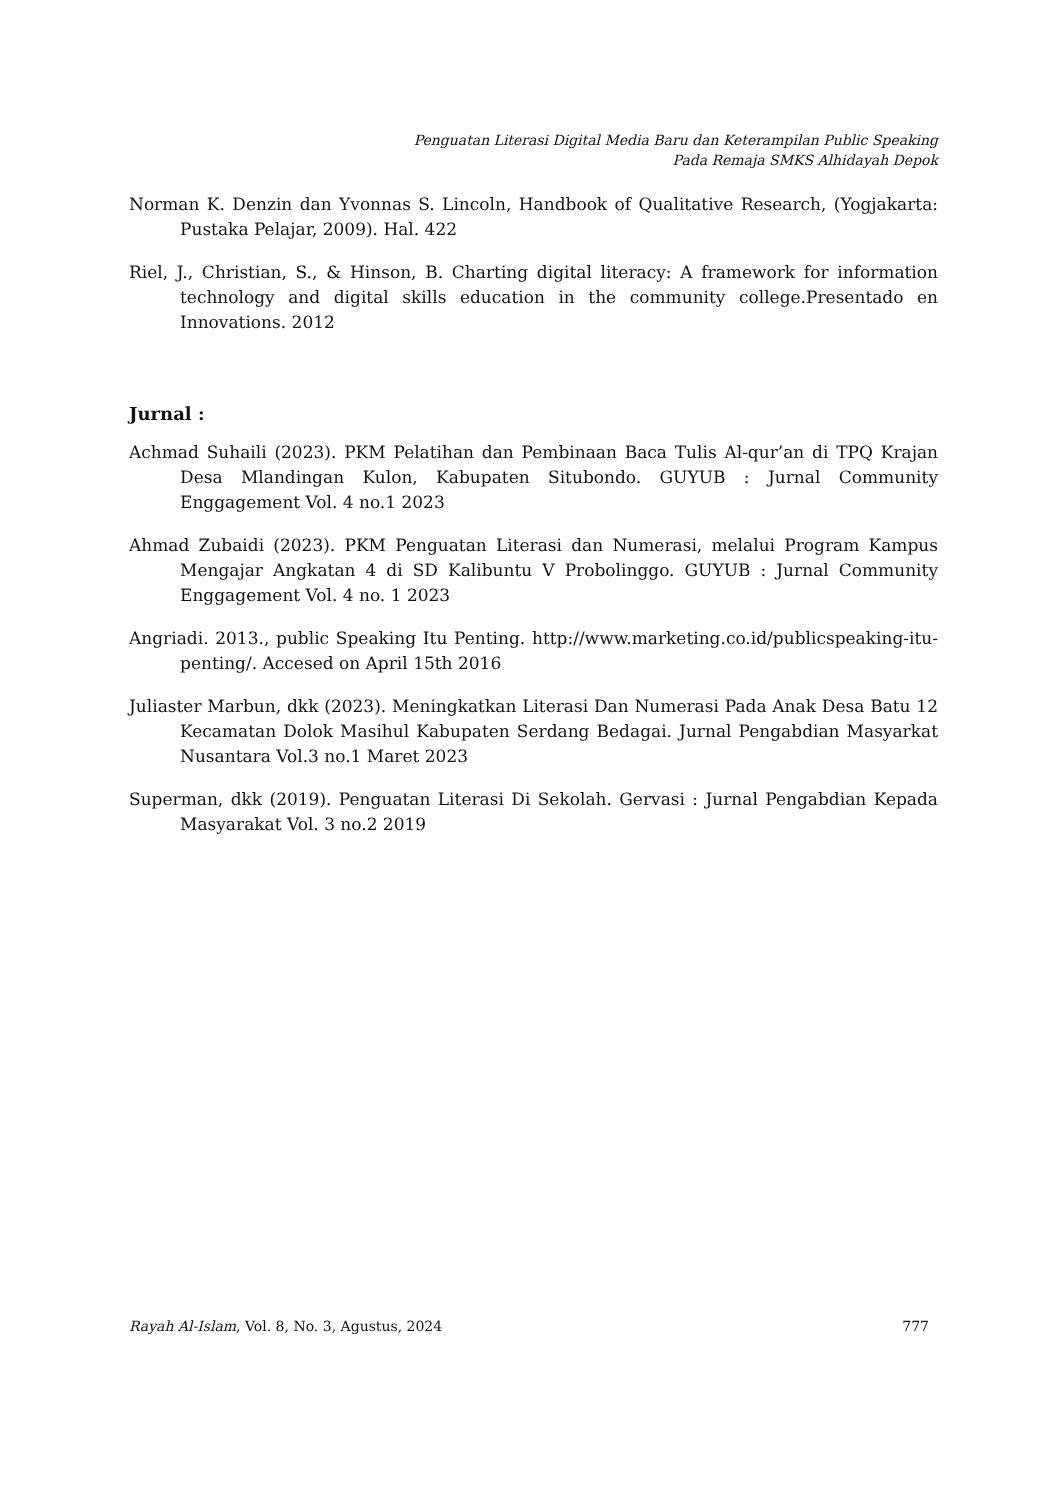Penguatan Literasi Digital Media Baru dan Keterampilan Public Speaking
Pada Remaja SMKS Alhidayah Depok
Norman K. Denzin dan Yvonnas S. Lincoln, Handbook of Qualitative Research, (Yogjakarta: Pustaka Pelajar, 2009). Hal. 422
Riel, J., Christian, S., & Hinson, B. Charting digital literacy: A framework for information technology and digital skills education in the community college.Presentado en Innovations. 2012
Jurnal :
Achmad Suhaili (2023). PKM Pelatihan dan Pembinaan Baca Tulis Al-qur’an di TPQ Krajan Desa Mlandingan Kulon, Kabupaten Situbondo. GUYUB : Jurnal Community Enggagement Vol. 4 no.1 2023
Ahmad Zubaidi (2023). PKM Penguatan Literasi dan Numerasi, melalui Program Kampus Mengajar Angkatan 4 di SD Kalibuntu V Probolinggo. GUYUB : Jurnal Community Enggagement Vol. 4 no. 1 2023
Angriadi. 2013., public Speaking Itu Penting. http://www.marketing.co.id/publicspeaking-itu-penting/. Accesed on April 15th 2016
Juliaster Marbun, dkk (2023). Meningkatkan Literasi Dan Numerasi Pada Anak Desa Batu 12 Kecamatan Dolok Masihul Kabupaten Serdang Bedagai. Jurnal Pengabdian Masyarkat Nusantara Vol.3 no.1 Maret 2023
Superman, dkk (2019). Penguatan Literasi Di Sekolah. Gervasi : Jurnal Pengabdian Kepada Masyarakat Vol. 3 no.2 2019
Rayah Al-Islam, Vol. 8, No. 3, Agustus, 2024 777